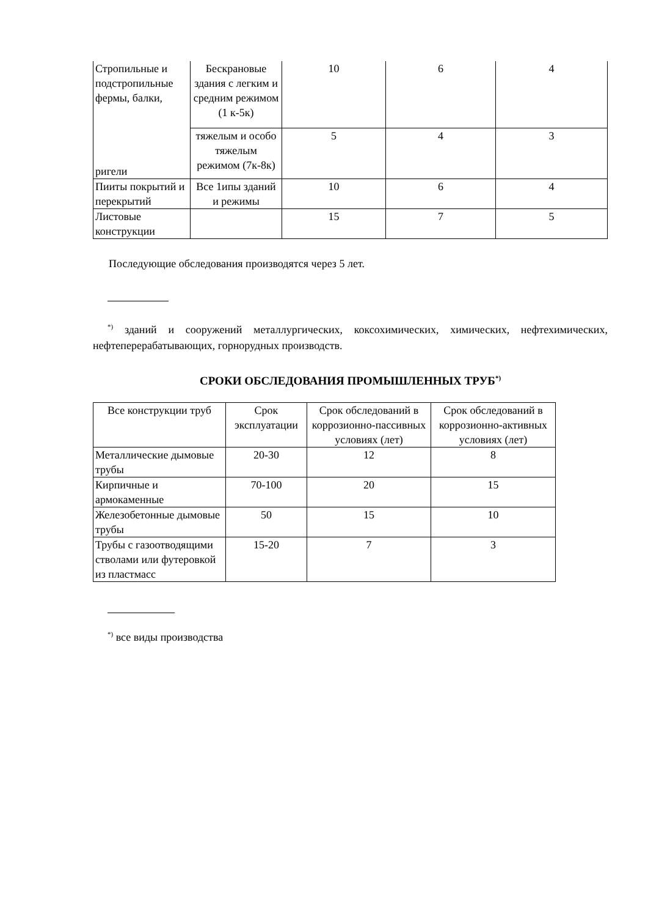| Стропильные и подстропильные фермы, балки, ригели | Бескрановые здания с легким и средним режимом (1 к-5к) | 10 | 6 | 4 |
| | тяжелым и особо тяжелым режимом (7к-8к) | 5 | 4 | 3 |
| Пииты покрытий и перекрытий | Все 1ипы зданий и режимы | 10 | 6 | 4 |
| Листовые конструкции | | 15 | 7 | 5 |
Последующие обследования производятся через 5 лет.
<sup>*)</sup> зданий и сооружений металлургических, коксохимических, химических, нефтехимических, нефтеперерабатывающих, горнорудных производств.
СРОКИ ОБСЛЕДОВАНИЯ ПРОМЫШЛЕННЫХ ТРУБ<sup>*)</sup>
| Все конструкции труб | Срок эксплуатации | Срок обследований в коррозионно-пассивных условиях (лет) | Срок обследований в коррозионно-активных условиях (лет) |
| Металлические дымовые трубы | 20-30 | 12 | 8 |
| Кирпичные и армокаменные | 70-100 | 20 | 15 |
| Железобетонные дымовые трубы | 50 | 15 | 10 |
| Трубы с газоотводящими стволами или футеровкой из пластмасс | 15-20 | 7 | 3 |
<sup>*)</sup> все виды производства